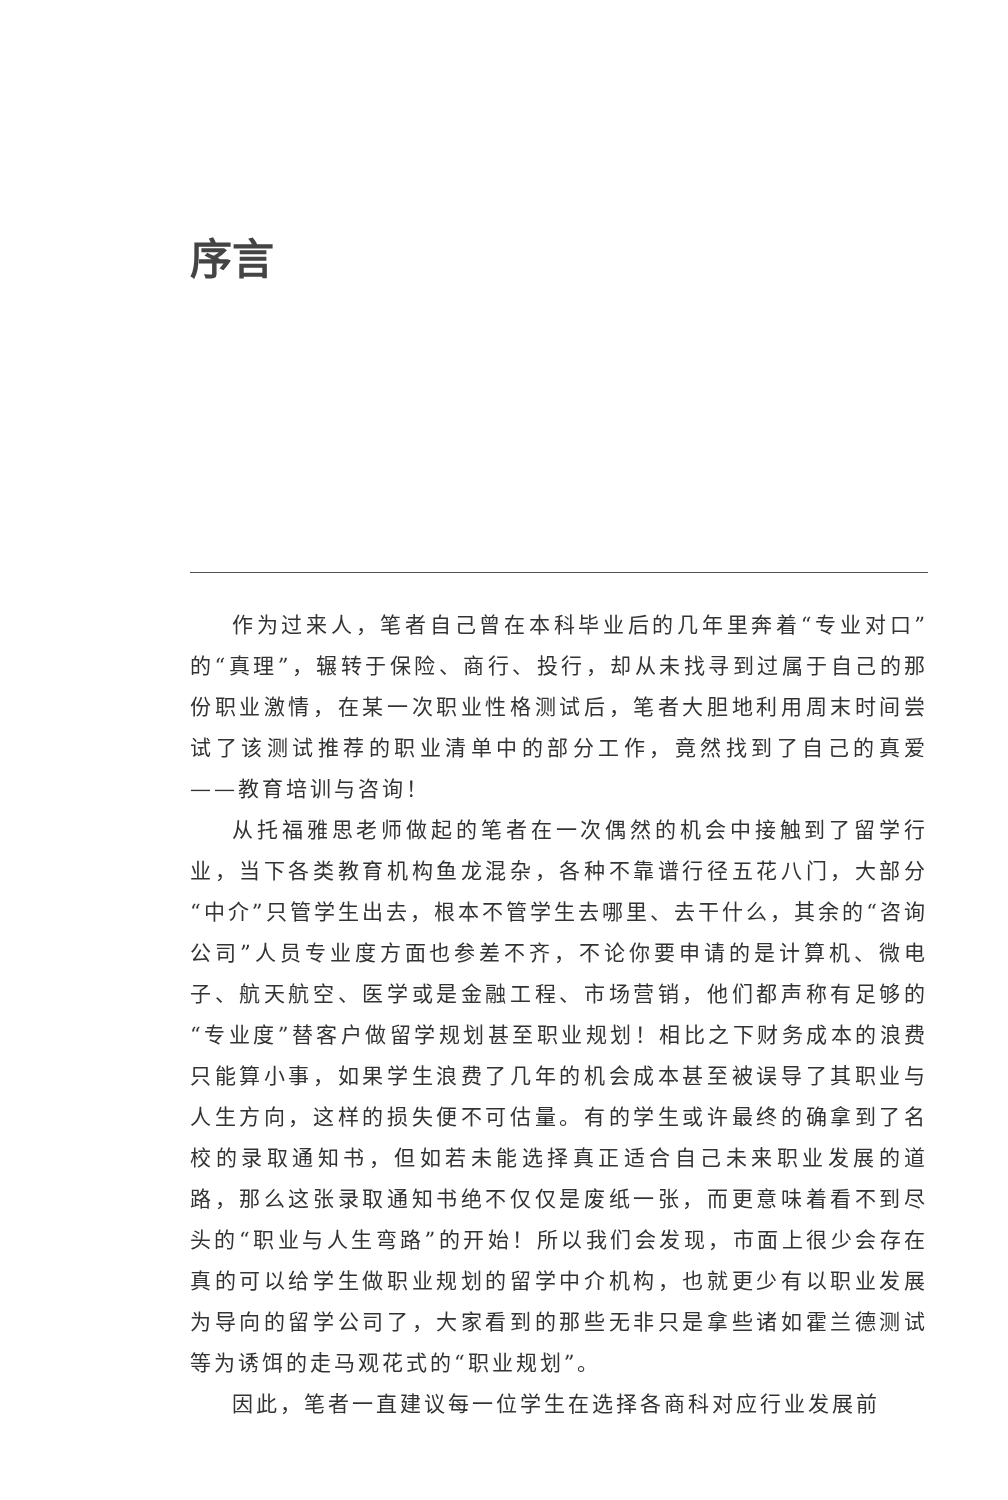序言
作为过来人，笔者自己曾在本科毕业后的几年里奔着“专业对口”的“真理”，辗转于保险、商行、投行，却从未找寻到过属于自己的那份职业激情，在某一次职业性格测试后，笔者大胆地利用周末时间尝试了该测试推荐的职业清单中的部分工作，竟然找到了自己的真爱——教育培训与咨询！
从托福雅思老师做起的笔者在一次偶然的机会中接触到了留学行业，当下各类教育机构鱼龙混杂，各种不靠谱行径五花八门，大部分“中介”只管学生出去，根本不管学生去哪里、去干什么，其余的“咨询公司”人员专业度方面也参差不齐，不论你要申请的是计算机、微电子、航天航空、医学或是金融工程、市场营销，他们都声称有足够的“专业度”替客户做留学规划甚至职业规划！相比之下财务成本的浪费只能算小事，如果学生浪费了几年的机会成本甚至被误导了其职业与人生方向，这样的损失便不可估量。有的学生或许最终的确拿到了名校的录取通知书，但如若未能选择真正适合自己未来职业发展的道路，那么这张录取通知书绝不仅仅是废纸一张，而更意味着看不到尽头的“职业与人生弯路”的开始！所以我们会发现，市面上很少会存在真的可以给学生做职业规划的留学中介机构，也就更少有以职业发展为导向的留学公司了，大家看到的那些无非只是拿些诸如霍兰德测试等为诱饵的走马观花式的“职业规划”。
因此，笔者一直建议每一位学生在选择各商科对应行业发展前